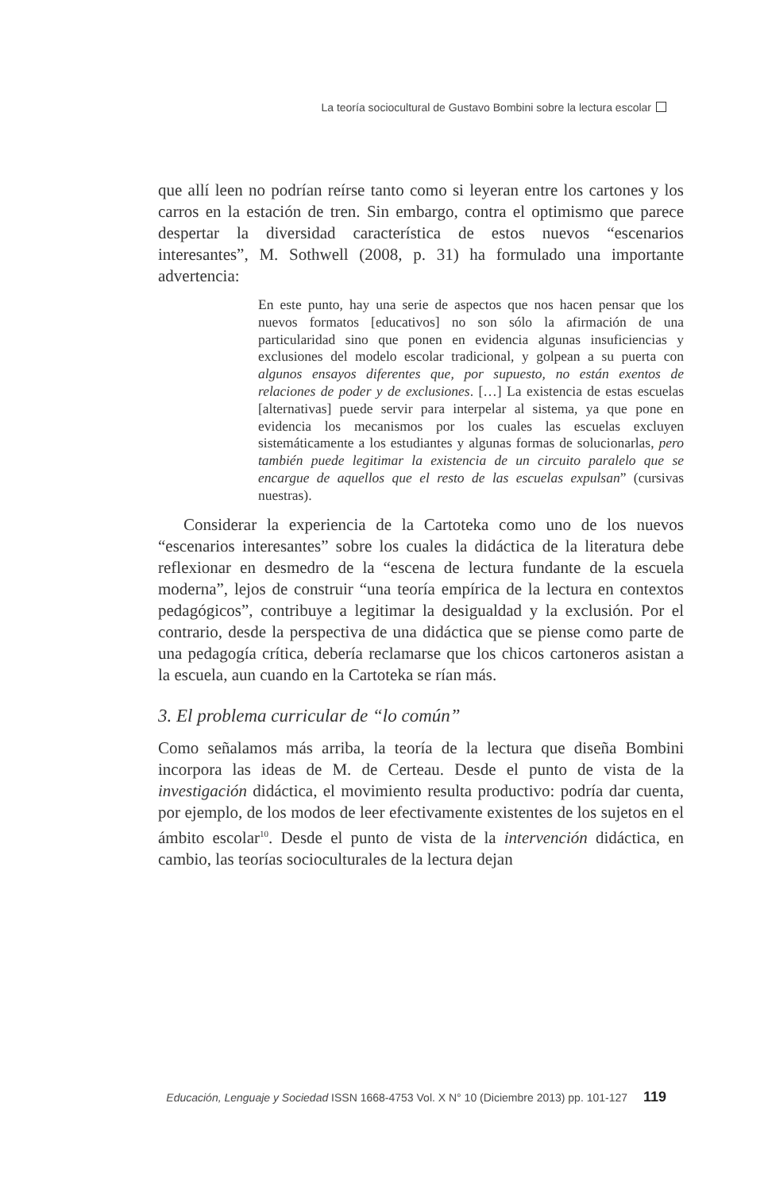La teoría sociocultural de Gustavo Bombini sobre la lectura escolar
que allí leen no podrían reírse tanto como si leyeran entre los cartones y los carros en la estación de tren. Sin embargo, contra el optimismo que parece despertar la diversidad característica de estos nuevos “escenarios interesantes”, M. Sothwell (2008, p. 31) ha formulado una importante advertencia:
En este punto, hay una serie de aspectos que nos hacen pensar que los nuevos formatos [educativos] no son sólo la afirmación de una particularidad sino que ponen en evidencia algunas insuficiencias y exclusiones del modelo escolar tradicional, y golpean a su puerta con algunos ensayos diferentes que, por supuesto, no están exentos de relaciones de poder y de exclusiones. […] La existencia de estas escuelas [alternativas] puede servir para interpelar al sistema, ya que pone en evidencia los mecanismos por los cuales las escuelas excluyen sistemáticamente a los estudiantes y algunas formas de solucionarlas, pero también puede legitimar la existencia de un circuito paralelo que se encargue de aquellos que el resto de las escuelas expulsan” (cursivas nuestras).
Considerar la experiencia de la Cartoteka como uno de los nuevos “escenarios interesantes” sobre los cuales la didáctica de la literatura debe reflexionar en desmedro de la “escena de lectura fundante de la escuela moderna”, lejos de construir “una teoría empírica de la lectura en contextos pedagógicos”, contribuye a legitimar la desigualdad y la exclusión. Por el contrario, desde la perspectiva de una didáctica que se piense como parte de una pedagogía crítica, debería reclamarse que los chicos cartoneros asistan a la escuela, aun cuando en la Cartoteka se rían más.
3. El problema curricular de “lo común”
Como señalamos más arriba, la teoría de la lectura que diseña Bombini incorpora las ideas de M. de Certeau. Desde el punto de vista de la investigación didáctica, el movimiento resulta productivo: podría dar cuenta, por ejemplo, de los modos de leer efectivamente existentes de los sujetos en el ámbito escolar<sup>10</sup>. Desde el punto de vista de la intervención didáctica, en cambio, las teorías socioculturales de la lectura dejan
Educación, Lenguaje y Sociedad ISSN 1668-4753 Vol. X N° 10 (Diciembre 2013) pp. 101-127 119